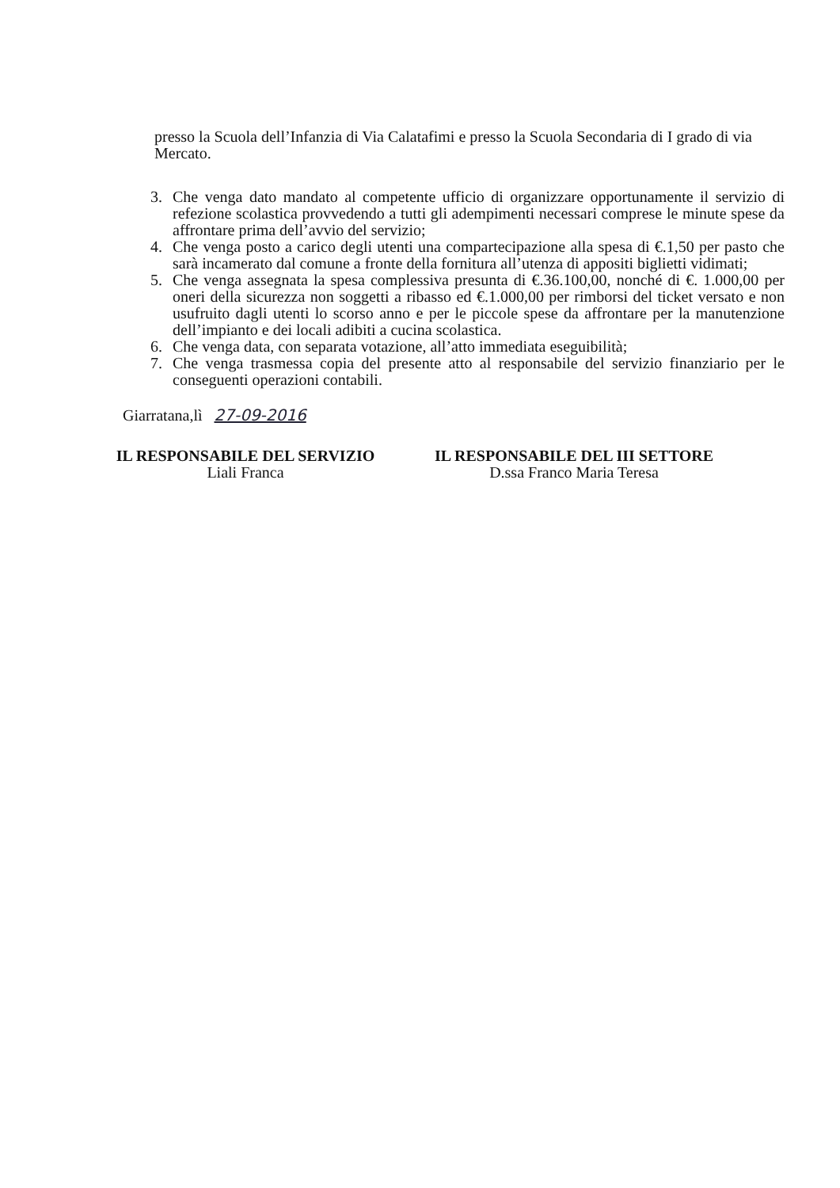presso la Scuola dell’Infanzia di Via Calatafimi e presso la Scuola Secondaria di I grado di via Mercato.
3. Che venga dato mandato al competente ufficio di organizzare opportunamente il servizio di refezione scolastica provvedendo a tutti gli adempimenti necessari comprese le minute spese da affrontare prima dell’avvio del servizio;
4. Che venga posto a carico degli utenti una compartecipazione alla spesa di €.1,50 per pasto che sarà incamerato dal comune a fronte della fornitura all’utenza di appositi biglietti vidimati;
5. Che venga assegnata la spesa complessiva presunta di €.36.100,00, nonché di €. 1.000,00 per oneri della sicurezza non soggetti a ribasso ed €.1.000,00 per rimborsi del ticket versato e non usufruito dagli utenti lo scorso anno e per le piccole spese da affrontare per la manutenzione dell’impianto e dei locali adibiti a cucina scolastica.
6. Che venga data, con separata votazione, all’atto immediata eseguibilità;
7. Che venga trasmessa copia del presente atto al responsabile del servizio finanziario per le conseguenti operazioni contabili.
Giarratana,lì 27-09-2016
IL RESPONSABILE DEL SERVIZIO
Liali Franca
IL RESPONSABILE DEL III SETTORE
D.ssa Franco Maria Teresa